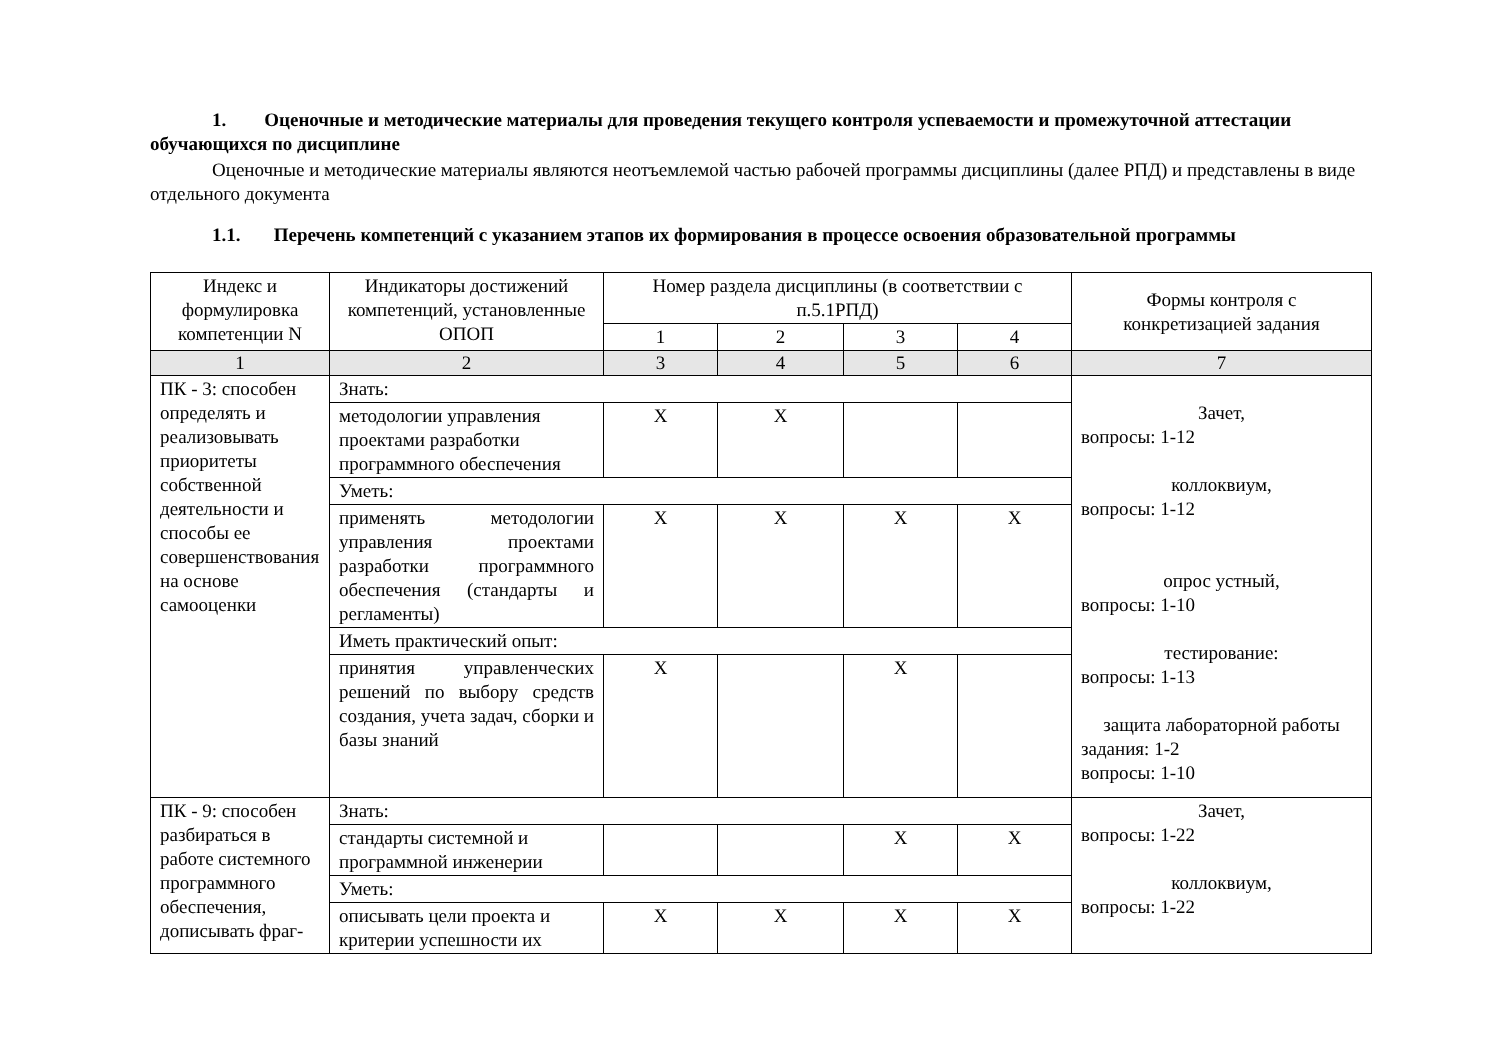1. Оценочные и методические материалы для проведения текущего контроля успеваемости и промежуточной аттестации обучающихся по дисциплине
Оценочные и методические материалы являются неотъемлемой частью рабочей программы дисциплины (далее РПД) и представлены в виде отдельного документа
1.1. Перечень компетенций с указанием этапов их формирования в процессе освоения образовательной программы
| Индекс и формулировка компетенции N | Индикаторы достижений компетенций, установленные ОПОП | Номер раздела дисциплины (в соответствии с п.5.1РПД) | | | | Формы контроля с конкретизацией задания |
| --- | --- | --- | --- | --- | --- | --- |
| | | 1 | 2 | 3 | 4 | |
| 1 | 2 | 3 | 4 | 5 | 6 | 7 |
| ПК - 3: способен определять и реализовывать приоритеты собственной деятельности и способы ее совершенствования на основе самооценки | Знать: | | | | | Зачет, вопросы: 1-12 коллоквиум, вопросы: 1-12 опрос устный, вопросы: 1-10 тестирование: вопросы: 1-13 защита лабораторной работы задания: 1-2 вопросы: 1-10 |
| | методологии управления проектами разработки программного обеспечения | X | X | | | |
| | Уметь: | | | | | |
| | применять методологии управления проектами разработки программного обеспечения (стандарты и регламенты) | X | X | X | X | |
| | Иметь практический опыт: | | | | | |
| | принятия управленческих решений по выбору средств создания, учета задач, сборки и базы знаний | X | | X | | |
| ПК - 9: способен разбираться в работе системного программного обеспечения, дописывать фраг- | Знать: | | | | | Зачет, вопросы: 1-22 коллоквиум, вопросы: 1-22 |
| | стандарты системной и программной инженерии | | | X | X | |
| | Уметь: | | | | | |
| | описывать цели проекта и критерии успешности их | X | X | X | X | |